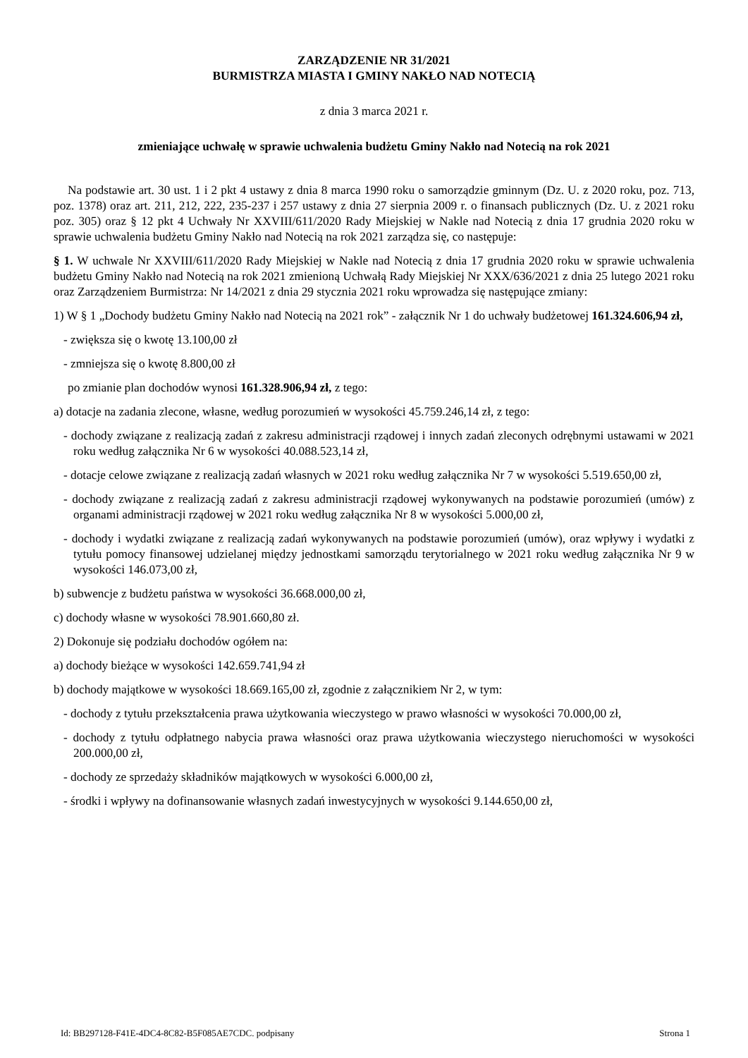ZARZĄDZENIE NR 31/2021
BURMISTRZA MIASTA I GMINY NAKŁO NAD NOTECIĄ
z dnia 3 marca 2021 r.
zmieniające uchwałę w sprawie uchwalenia budżetu Gminy Nakło nad Notecią na rok 2021
Na podstawie art. 30 ust. 1 i 2 pkt 4 ustawy z dnia 8 marca 1990 roku o samorządzie gminnym (Dz. U. z 2020 roku, poz. 713, poz. 1378) oraz art. 211, 212, 222, 235-237 i 257 ustawy z dnia 27 sierpnia 2009 r. o finansach publicznych (Dz. U. z 2021 roku poz. 305) oraz § 12 pkt 4 Uchwały Nr XXVIII/611/2020 Rady Miejskiej w Nakle nad Notecią z dnia 17 grudnia 2020 roku w sprawie uchwalenia budżetu Gminy Nakło nad Notecią na rok 2021 zarządza się, co następuje:
§ 1. W uchwale Nr XXVIII/611/2020 Rady Miejskiej w Nakle nad Notecią z dnia 17 grudnia 2020 roku w sprawie uchwalenia budżetu Gminy Nakło nad Notecią na rok 2021 zmienioną Uchwałą Rady Miejskiej Nr XXX/636/2021 z dnia 25 lutego 2021 roku oraz Zarządzeniem Burmistrza: Nr 14/2021 z dnia 29 stycznia 2021 roku wprowadza się następujące zmiany:
1) W § 1 „Dochody budżetu Gminy Nakło nad Notecią na 2021 rok” - załącznik Nr 1 do uchwały budżetowej 161.324.606,94 zł,
- zwiększa się o kwotę 13.100,00 zł
- zmniejsza się o kwotę 8.800,00 zł
po zmianie plan dochodów wynosi 161.328.906,94 zł, z tego:
a) dotacje na zadania zlecone, własne, według porozumień w wysokości 45.759.246,14 zł, z tego:
- dochody związane z realizacją zadań z zakresu administracji rządowej i innych zadań zleconych odrębnymi ustawami w 2021 roku według załącznika Nr 6 w wysokości 40.088.523,14 zł,
- dotacje celowe związane z realizacją zadań własnych w 2021 roku według załącznika Nr 7 w wysokości 5.519.650,00 zł,
- dochody związane z realizacją zadań z zakresu administracji rządowej wykonywanych na podstawie porozumień (umów) z organami administracji rządowej w 2021 roku według załącznika Nr 8 w wysokości 5.000,00 zł,
- dochody i wydatki związane z realizacją zadań wykonywanych na podstawie porozumień (umów), oraz wpływy i wydatki z tytułu pomocy finansowej udzielanej między jednostkami samorządu terytorialnego w 2021 roku według załącznika Nr 9 w wysokości 146.073,00 zł,
b) subwencje z budżetu państwa w wysokości 36.668.000,00 zł,
c) dochody własne w wysokości 78.901.660,80 zł.
2) Dokonuje się podziału dochodów ogółem na:
a) dochody bieżące w wysokości 142.659.741,94 zł
b) dochody majątkowe w wysokości 18.669.165,00 zł, zgodnie z załącznikiem Nr 2, w tym:
- dochody z tytułu przekształcenia prawa użytkowania wieczystego w prawo własności w wysokości 70.000,00 zł,
- dochody z tytułu odpłatnego nabycia prawa własności oraz prawa użytkowania wieczystego nieruchomości w wysokości 200.000,00 zł,
- dochody ze sprzedaży składników majątkowych w wysokości 6.000,00 zł,
- środki i wpływy na dofinansowanie własnych zadań inwestycyjnych w wysokości 9.144.650,00 zł,
Id: BB297128-F41E-4DC4-8C82-B5F085AE7CDC. podpisany Strona 1